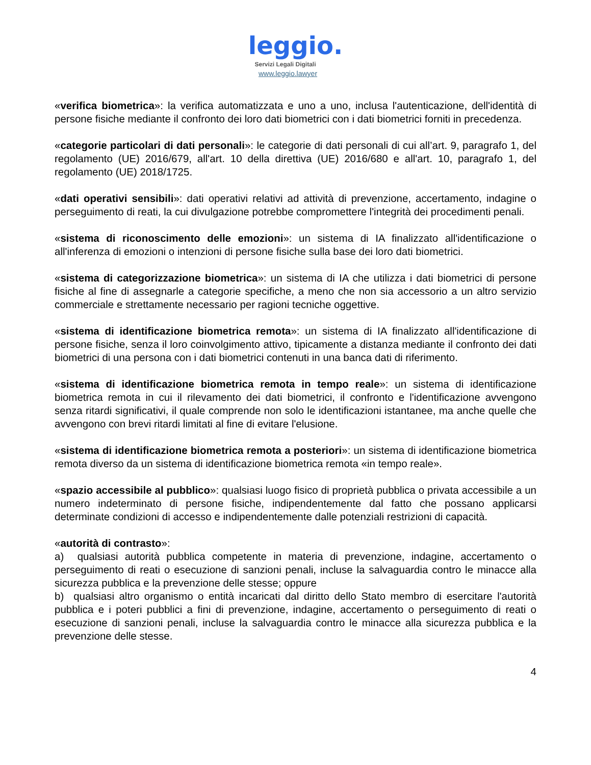leggio.
Servizi Legali Digitali
www.leggio.lawyer
«verifica biometrica»: la verifica automatizzata e uno a uno, inclusa l'autenticazione, dell'identità di persone fisiche mediante il confronto dei loro dati biometrici con i dati biometrici forniti in precedenza.
«categorie particolari di dati personali»: le categorie di dati personali di cui all’art. 9, paragrafo 1, del regolamento (UE) 2016/679, all'art. 10 della direttiva (UE) 2016/680 e all'art. 10, paragrafo 1, del regolamento (UE) 2018/1725.
«dati operativi sensibili»: dati operativi relativi ad attività di prevenzione, accertamento, indagine o perseguimento di reati, la cui divulgazione potrebbe compromettere l'integrità dei procedimenti penali.
«sistema di riconoscimento delle emozioni»: un sistema di IA finalizzato all'identificazione o all'inferenza di emozioni o intenzioni di persone fisiche sulla base dei loro dati biometrici.
«sistema di categorizzazione biometrica»: un sistema di IA che utilizza i dati biometrici di persone fisiche al fine di assegnarle a categorie specifiche, a meno che non sia accessorio a un altro servizio commerciale e strettamente necessario per ragioni tecniche oggettive.
«sistema di identificazione biometrica remota»: un sistema di IA finalizzato all'identificazione di persone fisiche, senza il loro coinvolgimento attivo, tipicamente a distanza mediante il confronto dei dati biometrici di una persona con i dati biometrici contenuti in una banca dati di riferimento.
«sistema di identificazione biometrica remota in tempo reale»: un sistema di identificazione biometrica remota in cui il rilevamento dei dati biometrici, il confronto e l'identificazione avvengono senza ritardi significativi, il quale comprende non solo le identificazioni istantanee, ma anche quelle che avvengono con brevi ritardi limitati al fine di evitare l'elusione.
«sistema di identificazione biometrica remota a posteriori»: un sistema di identificazione biometrica remota diverso da un sistema di identificazione biometrica remota «in tempo reale».
«spazio accessibile al pubblico»: qualsiasi luogo fisico di proprietà pubblica o privata accessibile a un numero indeterminato di persone fisiche, indipendentemente dal fatto che possano applicarsi determinate condizioni di accesso e indipendentemente dalle potenziali restrizioni di capacità.
«autorità di contrasto»:
a) qualsiasi autorità pubblica competente in materia di prevenzione, indagine, accertamento o perseguimento di reati o esecuzione di sanzioni penali, incluse la salvaguardia contro le minacce alla sicurezza pubblica e la prevenzione delle stesse; oppure
b) qualsiasi altro organismo o entità incaricati dal diritto dello Stato membro di esercitare l'autorità pubblica e i poteri pubblici a fini di prevenzione, indagine, accertamento o perseguimento di reati o esecuzione di sanzioni penali, incluse la salvaguardia contro le minacce alla sicurezza pubblica e la prevenzione delle stesse.
4